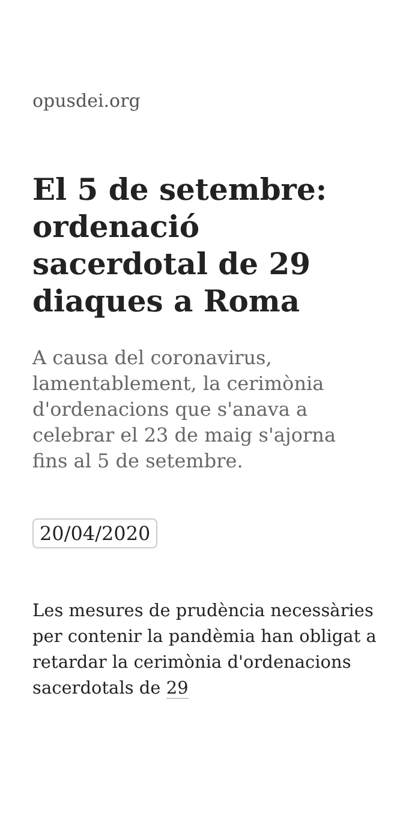opusdei.org
El 5 de setembre: ordenació sacerdotal de 29 diaques a Roma
A causa del coronavirus, lamentablement, la cerimònia d'ordenacions que s'anava a celebrar el 23 de maig s'ajorna fins al 5 de setembre.
20/04/2020
Les mesures de prudència necessàries per contenir la pandèmia han obligat a retardar la cerimònia d'ordenacions sacerdotals de 29